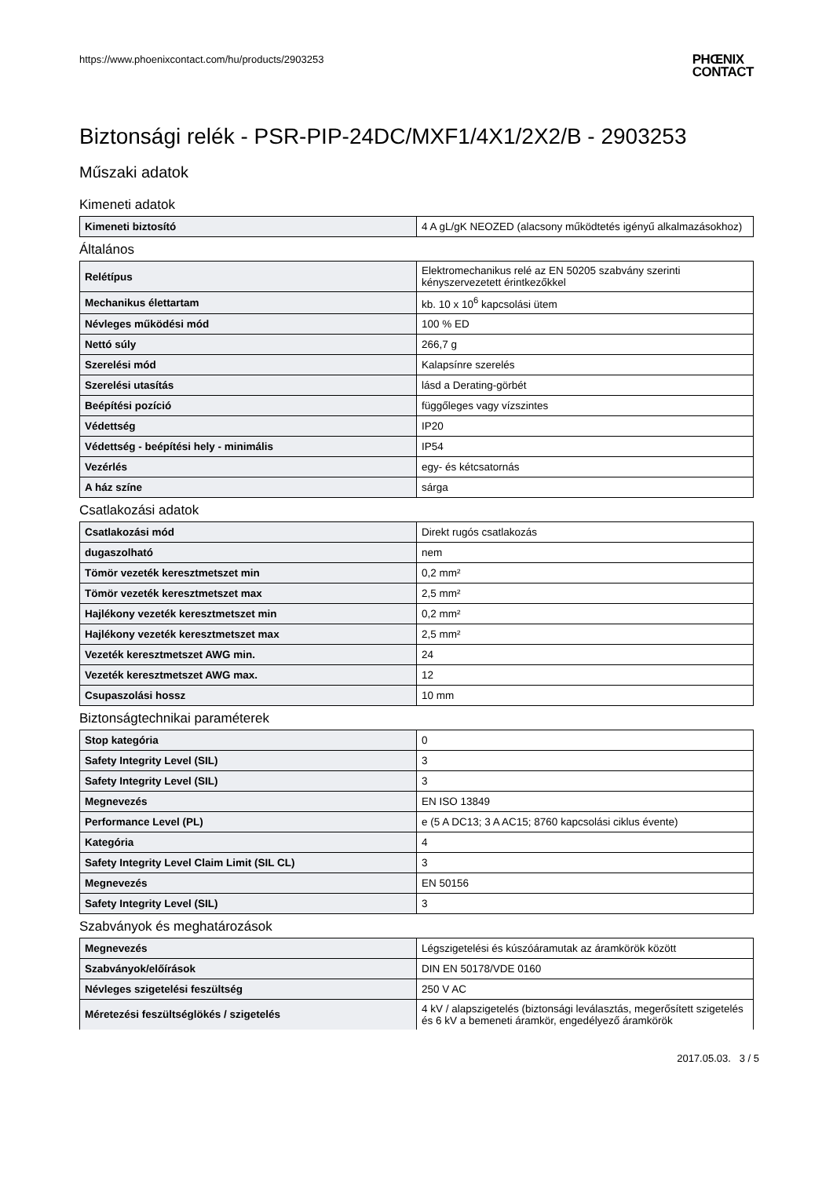https://www.phoenixcontact.com/hu/products/2903253 PHŒNIX
CONTACT
Biztonsági relék - PSR-PIP-24DC/MXF1/4X1/2X2/B - 2903253
Műszaki adatok
Kimeneti adatok
| Kimeneti biztosító | 4 A gL/gK NEOZED (alacsony működtetés igényű alkalmazásokhoz) |
Általános
| Relétípus | Elektromechanikus relé az EN 50205 szabvány szerinti kényszervezetett érintkezőkkel |
| Mechanikus élettartam | kb. 10 x 10<sup>6</sup> kapcsolási ütem |
| Névleges működési mód | 100 % ED |
| Nettó súly | 266,7 g |
| Szerelési mód | Kalapsínre szerelés |
| Szerelési utasítás | lásd a Derating-görbét |
| Beépítési pozíció | függőleges vagy vízszintes |
| Védettség | IP20 |
| Védettség - beépítési hely - minimális | IP54 |
| Vezérlés | egy- és kétcsatornás |
| A ház színe | sárga |
Csatlakozási adatok
| Csatlakozási mód | Direkt rugós csatlakozás |
| dugaszolható | nem |
| Tömör vezeték keresztmetszet min | 0,2 mm² |
| Tömör vezeték keresztmetszet max | 2,5 mm² |
| Hajlékony vezeték keresztmetszet min | 0,2 mm² |
| Hajlékony vezeték keresztmetszet max | 2,5 mm² |
| Vezeték keresztmetszet AWG min. | 24 |
| Vezeték keresztmetszet AWG max. | 12 |
| Csupaszolási hossz | 10 mm |
Biztonságtechnikai paraméterek
| Stop kategória | 0 |
| Safety Integrity Level (SIL) | 3 |
| Safety Integrity Level (SIL) | 3 |
| Megnevezés | EN ISO 13849 |
| Performance Level (PL) | e (5 A DC13; 3 A AC15; 8760 kapcsolási ciklus évente) |
| Kategória | 4 |
| Safety Integrity Level Claim Limit (SIL CL) | 3 |
| Megnevezés | EN 50156 |
| Safety Integrity Level (SIL) | 3 |
Szabványok és meghatározások
| Megnevezés | Légszigetelési és kúszóáramutak az áramkörök között |
| Szabványok/előírások | DIN EN 50178/VDE 0160 |
| Névleges szigetelési feszültség | 250 V AC |
| Méretezési feszültséglökés / szigetelés | 4 kV / alapszigetelés (biztonsági leválasztás, megerősített szigetelés és 6 kV a bemeneti áramkör, engedélyező áramkörök |
2017.05.03. 3 / 5